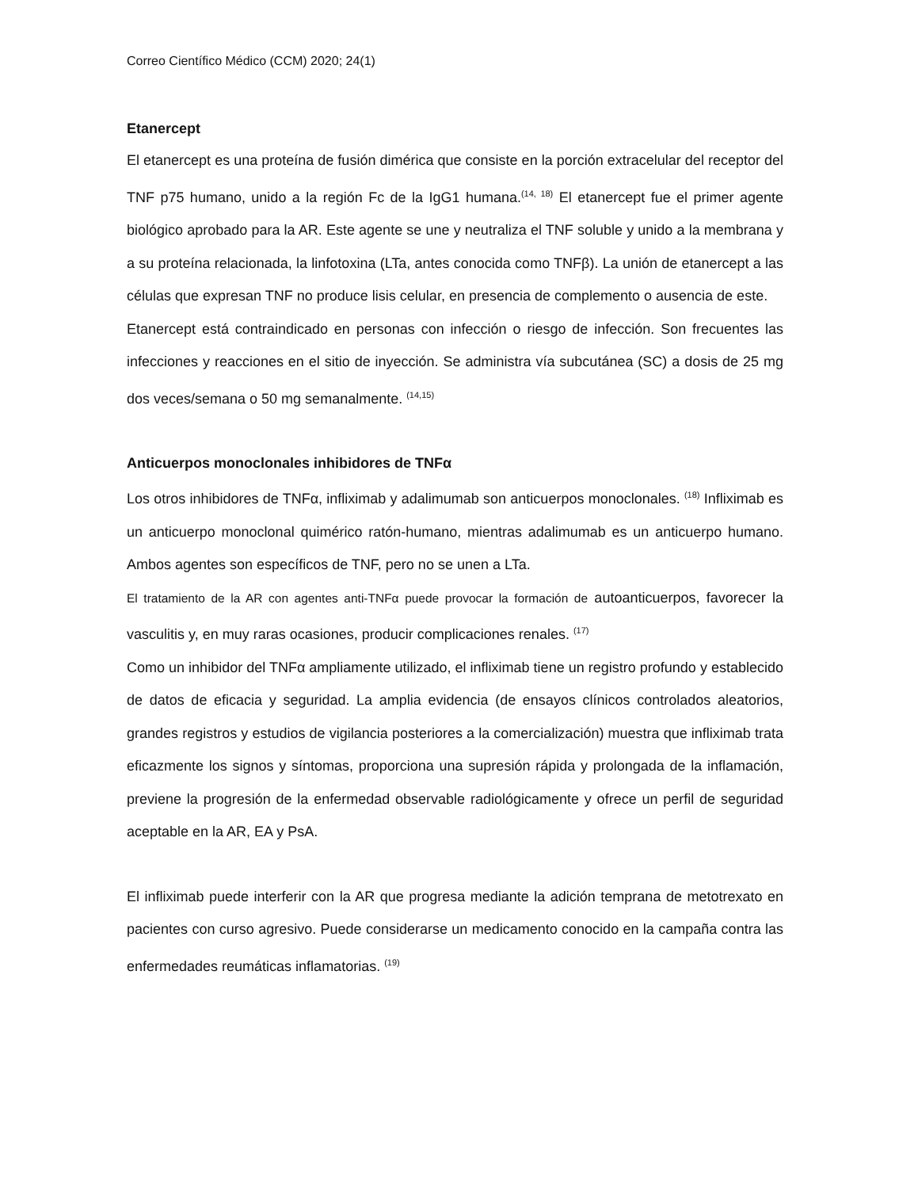Correo Científico Médico (CCM) 2020; 24(1)
Etanercept
El etanercept es una proteína de fusión dimérica que consiste en la porción extracelular del receptor del TNF p75 humano, unido a la región Fc de la IgG1 humana.<sup>(14, 18)</sup> El etanercept fue el primer agente biológico aprobado para la AR. Este agente se une y neutraliza el TNF soluble y unido a la membrana y a su proteína relacionada, la linfotoxina (LTa, antes conocida como TNFβ). La unión de etanercept a las células que expresan TNF no produce lisis celular, en presencia de complemento o ausencia de este.
Etanercept está contraindicado en personas con infección o riesgo de infección. Son frecuentes las infecciones y reacciones en el sitio de inyección. Se administra vía subcutánea (SC) a dosis de 25 mg dos veces/semana o 50 mg semanalmente. <sup>(14,15)</sup>
Anticuerpos monoclonales inhibidores de TNFα
Los otros inhibidores de TNFα, infliximab y adalimumab son anticuerpos monoclonales. <sup>(18)</sup> Infliximab es un anticuerpo monoclonal quimérico ratón-humano, mientras adalimumab es un anticuerpo humano. Ambos agentes son específicos de TNF, pero no se unen a LTa.
El tratamiento de la AR con agentes anti-TNFα puede provocar la formación de autoanticuerpos, favorecer la vasculitis y, en muy raras ocasiones, producir complicaciones renales. <sup>(17)</sup>
Como un inhibidor del TNFα ampliamente utilizado, el infliximab tiene un registro profundo y establecido de datos de eficacia y seguridad. La amplia evidencia (de ensayos clínicos controlados aleatorios, grandes registros y estudios de vigilancia posteriores a la comercialización) muestra que infliximab trata eficazmente los signos y síntomas, proporciona una supresión rápida y prolongada de la inflamación, previene la progresión de la enfermedad observable radiológicamente y ofrece un perfil de seguridad aceptable en la AR, EA y PsA.
El infliximab puede interferir con la AR que progresa mediante la adición temprana de metotrexato en pacientes con curso agresivo. Puede considerarse un medicamento conocido en la campaña contra las enfermedades reumáticas inflamatorias. <sup>(19)</sup>